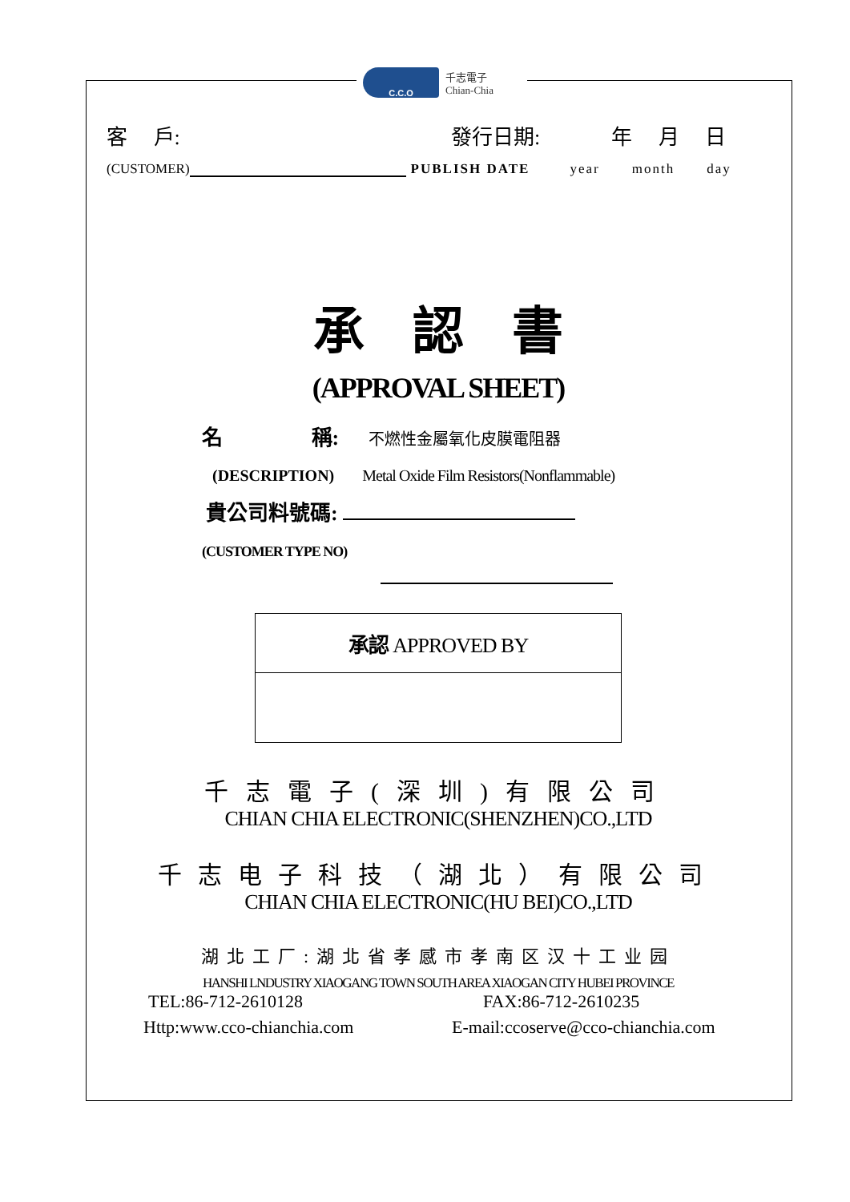C.C.O
千志電子
Chian-Chia
客　 戶: 發行日期: 年　 月　 日
(CUSTOMER) PUBLISH DATE year month day
承認書
(APPROVAL SHEET)
名　　　　 稱: 不燃性金屬氧化皮膜電阻器
(DESCRIPTION) Metal Oxide Film Resistors(Nonflammable)
貴公司料號碼:
(CUSTOMER TYPE NO)
承認 APPROVED BY
千志電子(深圳)有限公司
CHIAN CHIA ELECTRONIC(SHENZHEN)CO.,LTD
千志电子科技（湖北）有限公司
CHIAN CHIA ELECTRONIC(HU BEI)CO.,LTD
湖北工厂:湖北省孝感市孝南区汉十工业园
HANSHI LNDUSTRY XIAOGANG TOWN SOUTH AREA XIAOGAN CITY HUBEI PROVINCE
TEL:86-712-2610128 FAX:86-712-2610235
Http:www.cco-chianchia.com E-mail:ccoserve@cco-chianchia.com